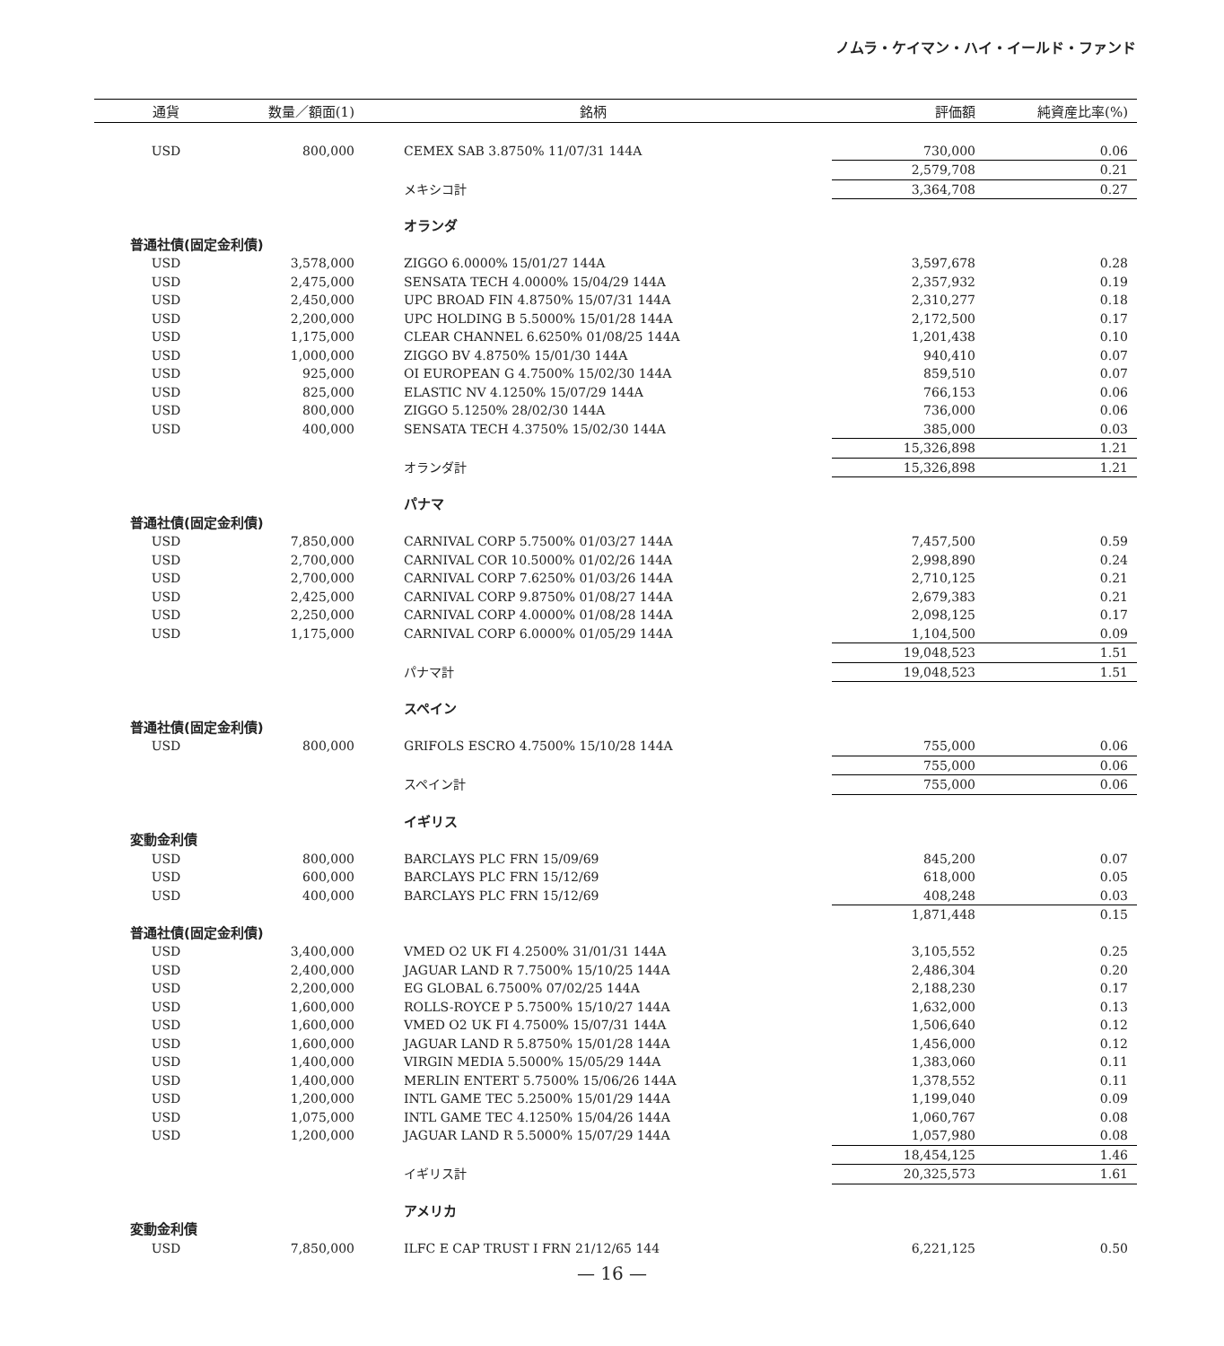ノムラ・ケイマン・ハイ・イールド・ファンド
| 通貨 | 数量／額面(1) | 銘柄 | 評価額 | 純資産比率(%) |
| --- | --- | --- | --- | --- |
| USD | 800,000 | CEMEX SAB 3.8750% 11/07/31 144A | 730,000 | 0.06 |
| | | | 2,579,708 | 0.21 |
| | | メキシコ計 | 3,364,708 | 0.27 |
| | | オランダ | | |
| 普通社債(固定金利債) | | | | |
| USD | 3,578,000 | ZIGGO 6.0000% 15/01/27 144A | 3,597,678 | 0.28 |
| USD | 2,475,000 | SENSATA TECH 4.0000% 15/04/29 144A | 2,357,932 | 0.19 |
| USD | 2,450,000 | UPC BROAD FIN 4.8750% 15/07/31 144A | 2,310,277 | 0.18 |
| USD | 2,200,000 | UPC HOLDING B 5.5000% 15/01/28 144A | 2,172,500 | 0.17 |
| USD | 1,175,000 | CLEAR CHANNEL 6.6250% 01/08/25 144A | 1,201,438 | 0.10 |
| USD | 1,000,000 | ZIGGO BV 4.8750% 15/01/30 144A | 940,410 | 0.07 |
| USD | 925,000 | OI EUROPEAN G 4.7500% 15/02/30 144A | 859,510 | 0.07 |
| USD | 825,000 | ELASTIC NV 4.1250% 15/07/29 144A | 766,153 | 0.06 |
| USD | 800,000 | ZIGGO 5.1250% 28/02/30 144A | 736,000 | 0.06 |
| USD | 400,000 | SENSATA TECH 4.3750% 15/02/30 144A | 385,000 | 0.03 |
| | | | 15,326,898 | 1.21 |
| | | オランダ計 | 15,326,898 | 1.21 |
| | | パナマ | | |
| 普通社債(固定金利債) | | | | |
| USD | 7,850,000 | CARNIVAL CORP 5.7500% 01/03/27 144A | 7,457,500 | 0.59 |
| USD | 2,700,000 | CARNIVAL COR 10.5000% 01/02/26 144A | 2,998,890 | 0.24 |
| USD | 2,700,000 | CARNIVAL CORP 7.6250% 01/03/26 144A | 2,710,125 | 0.21 |
| USD | 2,425,000 | CARNIVAL CORP 9.8750% 01/08/27 144A | 2,679,383 | 0.21 |
| USD | 2,250,000 | CARNIVAL CORP 4.0000% 01/08/28 144A | 2,098,125 | 0.17 |
| USD | 1,175,000 | CARNIVAL CORP 6.0000% 01/05/29 144A | 1,104,500 | 0.09 |
| | | | 19,048,523 | 1.51 |
| | | パナマ計 | 19,048,523 | 1.51 |
| | | スペイン | | |
| 普通社債(固定金利債) | | | | |
| USD | 800,000 | GRIFOLS ESCRO 4.7500% 15/10/28 144A | 755,000 | 0.06 |
| | | | 755,000 | 0.06 |
| | | スペイン計 | 755,000 | 0.06 |
| | | イギリス | | |
| 変動金利債 | | | | |
| USD | 800,000 | BARCLAYS PLC FRN 15/09/69 | 845,200 | 0.07 |
| USD | 600,000 | BARCLAYS PLC FRN 15/12/69 | 618,000 | 0.05 |
| USD | 400,000 | BARCLAYS PLC FRN 15/12/69 | 408,248 | 0.03 |
| | | | 1,871,448 | 0.15 |
| 普通社債(固定金利債) | | | | |
| USD | 3,400,000 | VMED O2 UK FI 4.2500% 31/01/31 144A | 3,105,552 | 0.25 |
| USD | 2,400,000 | JAGUAR LAND R 7.7500% 15/10/25 144A | 2,486,304 | 0.20 |
| USD | 2,200,000 | EG GLOBAL 6.7500% 07/02/25 144A | 2,188,230 | 0.17 |
| USD | 1,600,000 | ROLLS-ROYCE P 5.7500% 15/10/27 144A | 1,632,000 | 0.13 |
| USD | 1,600,000 | VMED O2 UK FI 4.7500% 15/07/31 144A | 1,506,640 | 0.12 |
| USD | 1,600,000 | JAGUAR LAND R 5.8750% 15/01/28 144A | 1,456,000 | 0.12 |
| USD | 1,400,000 | VIRGIN MEDIA 5.5000% 15/05/29 144A | 1,383,060 | 0.11 |
| USD | 1,400,000 | MERLIN ENTERT 5.7500% 15/06/26 144A | 1,378,552 | 0.11 |
| USD | 1,200,000 | INTL GAME TEC 5.2500% 15/01/29 144A | 1,199,040 | 0.09 |
| USD | 1,075,000 | INTL GAME TEC 4.1250% 15/04/26 144A | 1,060,767 | 0.08 |
| USD | 1,200,000 | JAGUAR LAND R 5.5000% 15/07/29 144A | 1,057,980 | 0.08 |
| | | | 18,454,125 | 1.46 |
| | | イギリス計 | 20,325,573 | 1.61 |
| | | アメリカ | | |
| 変動金利債 | | | | |
| USD | 7,850,000 | ILFC E CAP TRUST I FRN 21/12/65 144 | 6,221,125 | 0.50 |
— 16 —